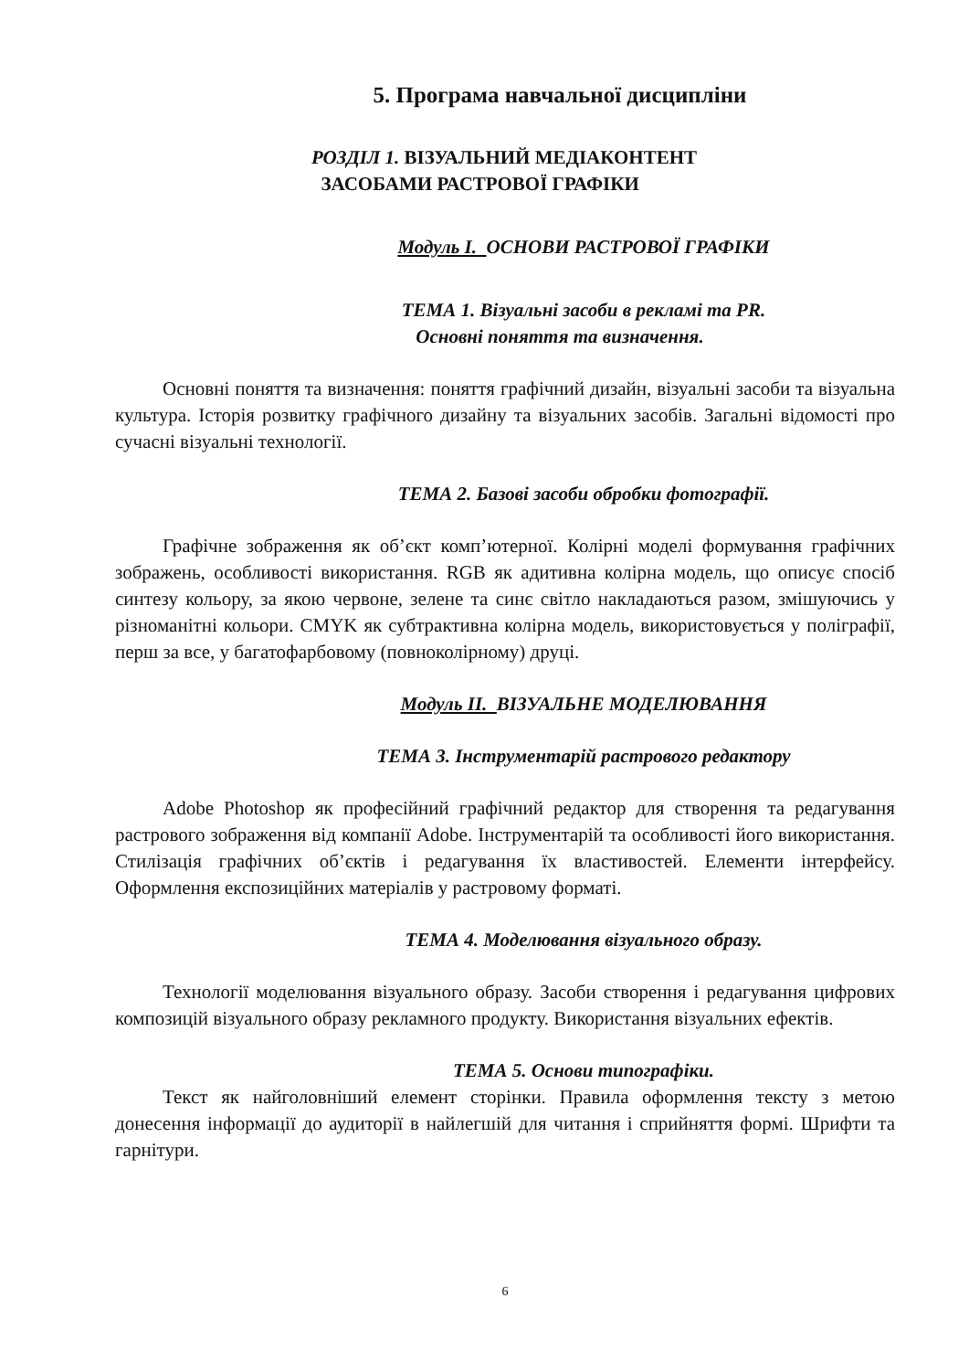5. Програма навчальної дисципліни
РОЗДІЛ 1. ВІЗУАЛЬНИЙ МЕДІАКОНТЕНТ
ЗАСОБАМИ РАСТРОВОЇ ГРАФІКИ
Модуль І. ОСНОВИ РАСТРОВОЇ ГРАФІКИ
ТЕМА 1. Візуальні засоби в рекламі та PR.
Основні поняття та визначення.
Основні поняття та визначення: поняття графічний дизайн, візуальні засоби та візуальна культура. Історія розвитку графічного дизайну та візуальних засобів. Загальні відомості про сучасні візуальні технології.
ТЕМА 2. Базові засоби обробки фотографії.
Графічне зображення як об’єкт комп’ютерної. Колірні моделі формування графічних зображень, особливості використання. RGB як адитивна колірна модель, що описує спосіб синтезу кольору, за якою червоне, зелене та синє світло накладаються разом, змішуючись у різноманітні кольори. CMYK як субтрактивна колірна модель, використовується у поліграфії, перш за все, у багатофарбовому (повноколірному) друці.
Модуль ІІ. ВІЗУАЛЬНЕ МОДЕЛЮВАННЯ
ТЕМА 3. Інструментарій растрового редактору
Adobe Photoshop як професійний графічний редактор для створення та редагування растрового зображення від компанії Adobe. Інструментарій та особливості його використання. Стилізація графічних об’єктів і редагування їх властивостей. Елементи інтерфейсу. Оформлення експозиційних матеріалів у растровому форматі.
ТЕМА 4. Моделювання візуального образу.
Технології моделювання візуального образу. Засоби створення і редагування цифрових композицій візуального образу рекламного продукту. Використання візуальних ефектів.
ТЕМА 5. Основи типографіки.
Текст як найголовніший елемент сторінки. Правила оформлення тексту з метою донесення інформації до аудиторії в найлегшій для читання і сприйняття формі. Шрифти та гарнітури.
6